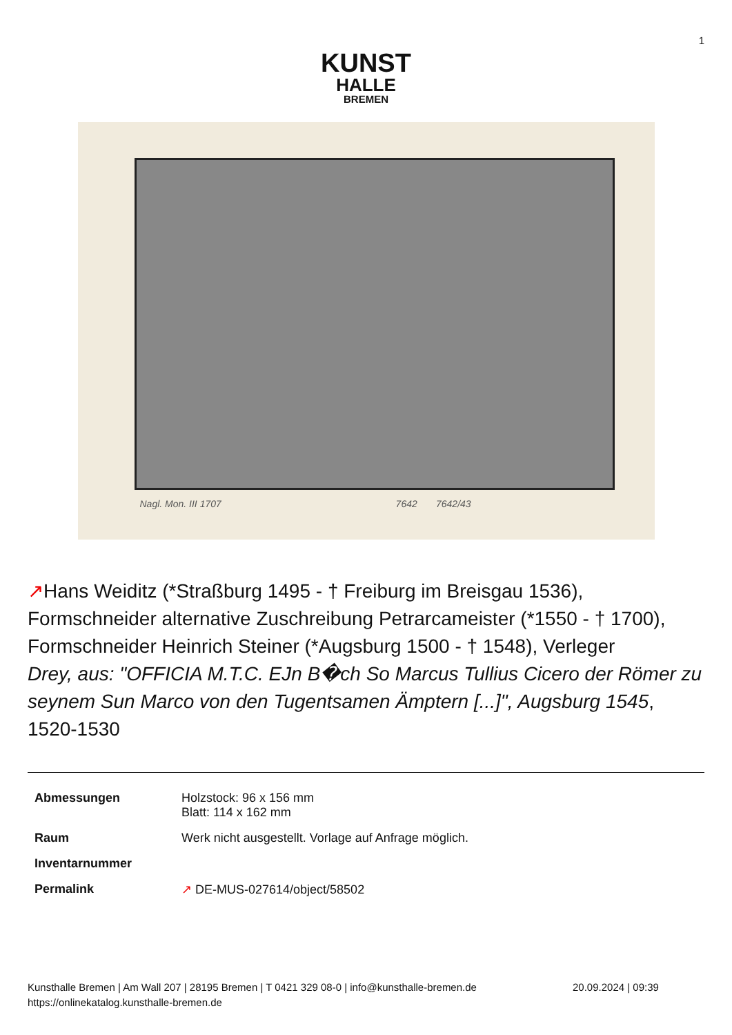1
KUNST
HALLE
BREMEN
Nagl. Mon. III 1707 7642 7642/43
↗Hans Weiditz (*Straßburg 1495 - † Freiburg im Breisgau 1536), Formschneider alternative Zuschreibung Petrarcameister (*1550 - † 1700), Formschneider Heinrich Steiner (*Augsburg 1500 - † 1548), Verleger
Drey, aus: "OFFICIA M.T.C. EJn B�ch So Marcus Tullius Cicero der Römer zu seynem Sun Marco von den Tugentsamen Ämptern [...]", Augsburg 1545, 1520-1530
| Abmessungen | Holzstock: 96 x 156 mm Blatt: 114 x 162 mm |
| Raum | Werk nicht ausgestellt. Vorlage auf Anfrage möglich. |
| Inventarnummer | |
| Permalink | ↗ DE-MUS-027614/object/58502 |
Kunsthalle Bremen | Am Wall 207 | 28195 Bremen | T 0421 329 08-0 | info@kunsthalle-bremen.de
https://onlinekatalog.kunsthalle-bremen.de
20.09.2024 | 09:39